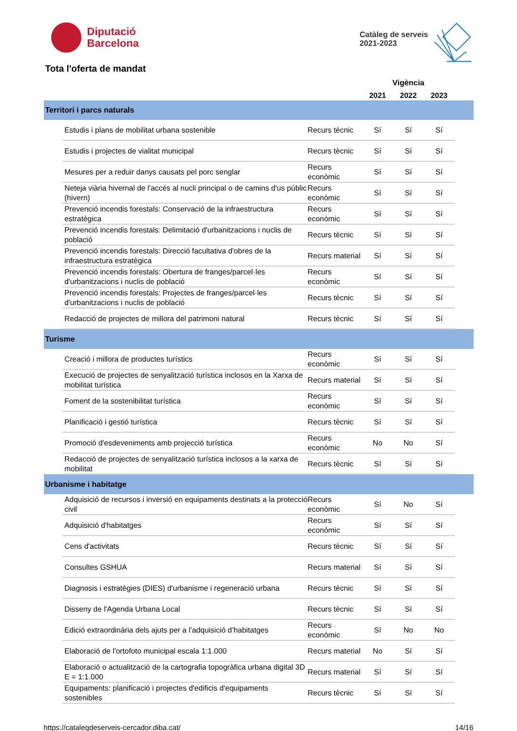Diputació
Barcelona
Catàleg de serveis
2021-2023
Tota l'oferta de mandat
| | | | Vigència | | | |
| --- | --- | --- | --- | --- | --- | --- |
| | | | 2021 | 2022 | 2023 | |
| Territori i parcs naturals | | | | | | |
| | Estudis i plans de mobilitat urbana sostenible | Recurs tècnic | Sí | Sí | Sí | |
| | Estudis i projectes de vialitat municipal | Recurs tècnic | Sí | Sí | Sí | |
| | Mesures per a reduir danys causats pel porc senglar | Recurs econòmic | Sí | Sí | Sí | |
| | Neteja viària hivernal de l'accés al nucli principal o de camins d'us públic (hivern) | Recurs econòmic | Sí | Sí | Sí | |
| | Prevenció incendis forestals: Conservació de la infraestructura estratègica | Recurs econòmic | Sí | Sí | Sí | |
| | Prevenció incendis forestals: Delimitació d'urbanitzacions i nuclis de població | Recurs tècnic | Sí | Sí | Sí | |
| | Prevenció incendis forestals: Direcció facultativa d'obres de la infraestructura estratègica | Recurs material | Sí | Sí | Sí | |
| | Prevenció incendis forestals: Obertura de franges/parcel·les d'urbanitzacions i nuclis de població | Recurs econòmic | Sí | Sí | Sí | |
| | Prevenció incendis forestals: Projectes de franges/parcel·les d'urbanitzacions i nuclis de població | Recurs tècnic | Sí | Sí | Sí | |
| | Redacció de projectes de millora del patrimoni natural | Recurs tècnic | Sí | Sí | Sí | |
| Turisme | | | | | | |
| | Creació i millora de productes turístics | Recurs econòmic | Sí | Sí | Sí | |
| | Execució de projectes de senyalització turística inclosos en la Xarxa de mobilitat turística | Recurs material | Sí | Sí | Sí | |
| | Foment de la sostenibilitat turística | Recurs econòmic | Sí | Sí | Sí | |
| | Planificació i gestió turística | Recurs tècnic | Sí | Sí | Sí | |
| | Promoció d'esdeveniments amb projecció turística | Recurs econòmic | No | No | Sí | |
| | Redacció de projectes de senyalització turística inclosos a la xarxa de mobilitat | Recurs tècnic | Sí | Sí | Sí | |
| Urbanisme i habitatge | | | | | | |
| | Adquisició de recursos i inversió en equipaments destinats a la protecció civil | Recurs econòmic | Sí | No | Sí | |
| | Adquisició d'habitatges | Recurs econòmic | Sí | Sí | Sí | |
| | Cens d'activitats | Recurs tècnic | Sí | Sí | Sí | |
| | Consultes GSHUA | Recurs material | Sí | Sí | Sí | |
| | Diagnosis i estratègies (DIES) d'urbanisme i regeneració urbana | Recurs tècnic | Sí | Sí | Sí | |
| | Disseny de l'Agenda Urbana Local | Recurs tècnic | Sí | Sí | Sí | |
| | Edició extraordinària dels ajuts per a l’adquisició d’habitatges | Recurs econòmic | Sí | No | No | |
| | Elaboració de l'ortofoto municipal escala 1:1.000 | Recurs material | No | Sí | Sí | |
| | Elaboració o actualització de la cartografia topogràfica urbana digital 3D E = 1:1.000 | Recurs material | Sí | Sí | Sí | |
| | Equipaments: planificació i projectes d'edificis d'equipaments sostenibles | Recurs tècnic | Sí | Sí | Sí | |
https://catalegdeserveis-cercador.diba.cat/ 14/16